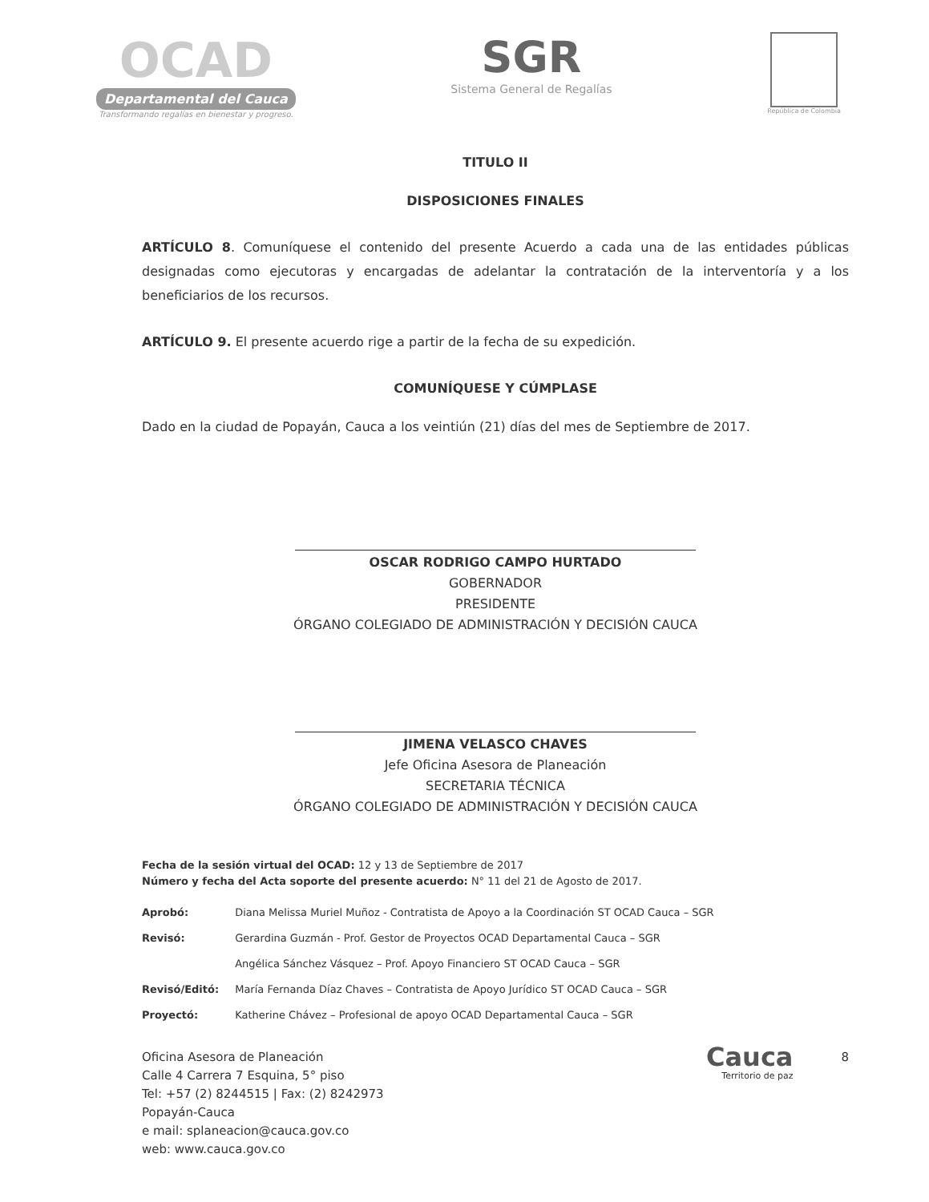OCAD
Departamental del Cauca
Transformando regalías en bienestar y progreso.
SGR
Sistema General de Regalías
República de Colombia
TITULO II
DISPOSICIONES FINALES
ARTÍCULO 8. Comuníquese el contenido del presente Acuerdo a cada una de las entidades públicas designadas como ejecutoras y encargadas de adelantar la contratación de la interventoría y a los beneficiarios de los recursos.
ARTÍCULO 9. El presente acuerdo rige a partir de la fecha de su expedición.
COMUNÍQUESE Y CÚMPLASE
Dado en la ciudad de Popayán, Cauca a los veintiún (21) días del mes de Septiembre de 2017.
OSCAR RODRIGO CAMPO HURTADO
GOBERNADOR
PRESIDENTE
ÓRGANO COLEGIADO DE ADMINISTRACIÓN Y DECISIÓN CAUCA
JIMENA VELASCO CHAVES
Jefe Oficina Asesora de Planeación
SECRETARIA TÉCNICA
ÓRGANO COLEGIADO DE ADMINISTRACIÓN Y DECISIÓN CAUCA
Fecha de la sesión virtual del OCAD: 12 y 13 de Septiembre de 2017
Número y fecha del Acta soporte del presente acuerdo: N° 11 del 21 de Agosto de 2017.
| Aprobó: | Diana Melissa Muriel Muñoz - Contratista de Apoyo a la Coordinación ST OCAD Cauca – SGR |
| Revisó: | Gerardina Guzmán - Prof. Gestor de Proyectos OCAD Departamental Cauca – SGR |
| | Angélica Sánchez Vásquez – Prof. Apoyo Financiero ST OCAD Cauca – SGR |
| Revisó/Editó: | María Fernanda Díaz Chaves – Contratista de Apoyo Jurídico ST OCAD Cauca – SGR |
| Proyectó: | Katherine Chávez – Profesional de apoyo OCAD Departamental Cauca – SGR |
Oficina Asesora de Planeación
Calle 4 Carrera 7 Esquina, 5° piso
Tel: +57 (2) 8244515 | Fax: (2) 8242973
Popayán-Cauca
e mail: splaneacion@cauca.gov.co
web: www.cauca.gov.co
Cauca
Territorio de paz
8